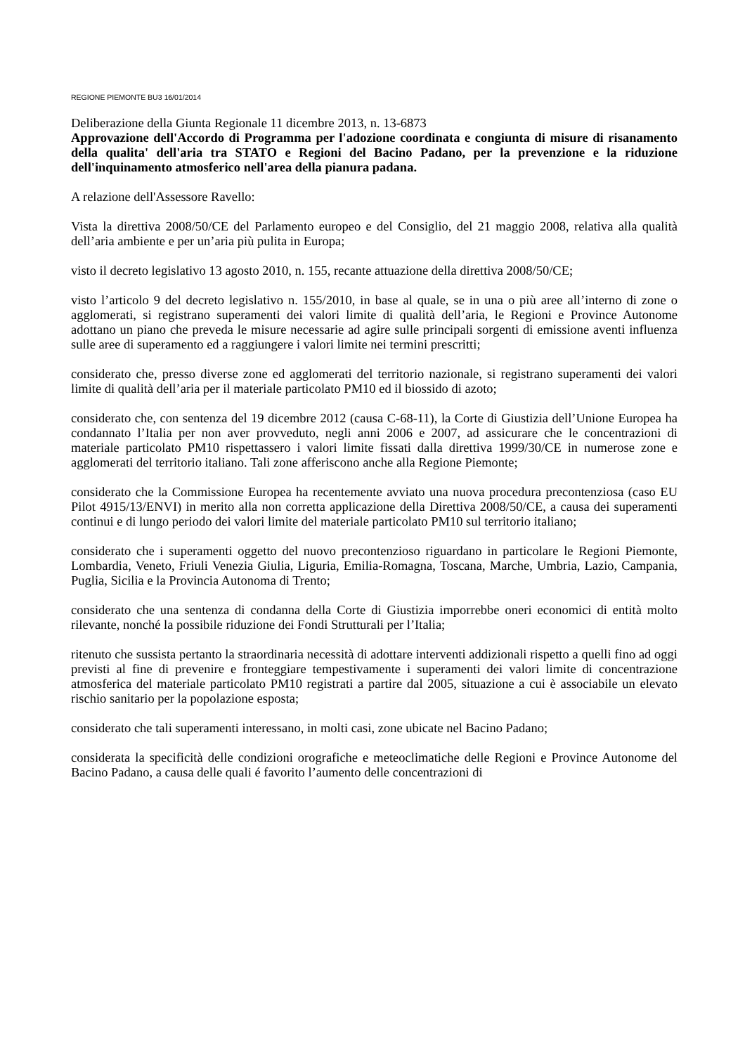REGIONE PIEMONTE BU3 16/01/2014
Deliberazione della Giunta Regionale 11 dicembre 2013, n. 13-6873
Approvazione dell'Accordo di Programma per l'adozione coordinata e congiunta di misure di risanamento della qualita' dell'aria tra STATO e Regioni del Bacino Padano, per la prevenzione e la riduzione dell'inquinamento atmosferico nell'area della pianura padana.
A relazione dell'Assessore Ravello:
Vista la direttiva 2008/50/CE del Parlamento europeo e del Consiglio, del 21 maggio 2008, relativa alla qualità dell’aria ambiente e per un’aria più pulita in Europa;
visto il decreto legislativo 13 agosto 2010, n. 155, recante attuazione della direttiva 2008/50/CE;
visto l’articolo 9 del decreto legislativo n. 155/2010, in base al quale, se in una o più aree all’interno di zone o agglomerati, si registrano superamenti dei valori limite di qualità dell’aria, le Regioni e Province Autonome adottano un piano che preveda le misure necessarie ad agire sulle principali sorgenti di emissione aventi influenza sulle aree di superamento ed a raggiungere i valori limite nei termini prescritti;
considerato che, presso diverse zone ed agglomerati del territorio nazionale, si registrano superamenti dei valori limite di qualità dell’aria per il materiale particolato PM10 ed il biossido di azoto;
considerato che, con sentenza del 19 dicembre 2012 (causa C-68-11), la Corte di Giustizia dell’Unione Europea ha condannato l’Italia per non aver provveduto, negli anni 2006 e 2007, ad assicurare che le concentrazioni di materiale particolato PM10 rispettassero i valori limite fissati dalla direttiva 1999/30/CE in numerose zone e agglomerati del territorio italiano. Tali zone afferiscono anche alla Regione Piemonte;
considerato che la Commissione Europea ha recentemente avviato una nuova procedura precontenziosa (caso EU Pilot 4915/13/ENVI) in merito alla non corretta applicazione della Direttiva 2008/50/CE, a causa dei superamenti continui e di lungo periodo dei valori limite del materiale particolato PM10 sul territorio italiano;
considerato che i superamenti oggetto del nuovo precontenzioso riguardano in particolare le Regioni Piemonte, Lombardia, Veneto, Friuli Venezia Giulia, Liguria, Emilia-Romagna, Toscana, Marche, Umbria, Lazio, Campania, Puglia, Sicilia e la Provincia Autonoma di Trento;
considerato che una sentenza di condanna della Corte di Giustizia imporrebbe oneri economici di entità molto rilevante, nonché la possibile riduzione dei Fondi Strutturali per l’Italia;
ritenuto che sussista pertanto la straordinaria necessità di adottare interventi addizionali rispetto a quelli fino ad oggi previsti al fine di prevenire e fronteggiare tempestivamente i superamenti dei valori limite di concentrazione atmosferica del materiale particolato PM10 registrati a partire dal 2005, situazione a cui è associabile un elevato rischio sanitario per la popolazione esposta;
considerato che tali superamenti interessano, in molti casi, zone ubicate nel Bacino Padano;
considerata la specificità delle condizioni orografiche e meteoclimatiche delle Regioni e Province Autonome del Bacino Padano, a causa delle quali é favorito l’aumento delle concentrazioni di